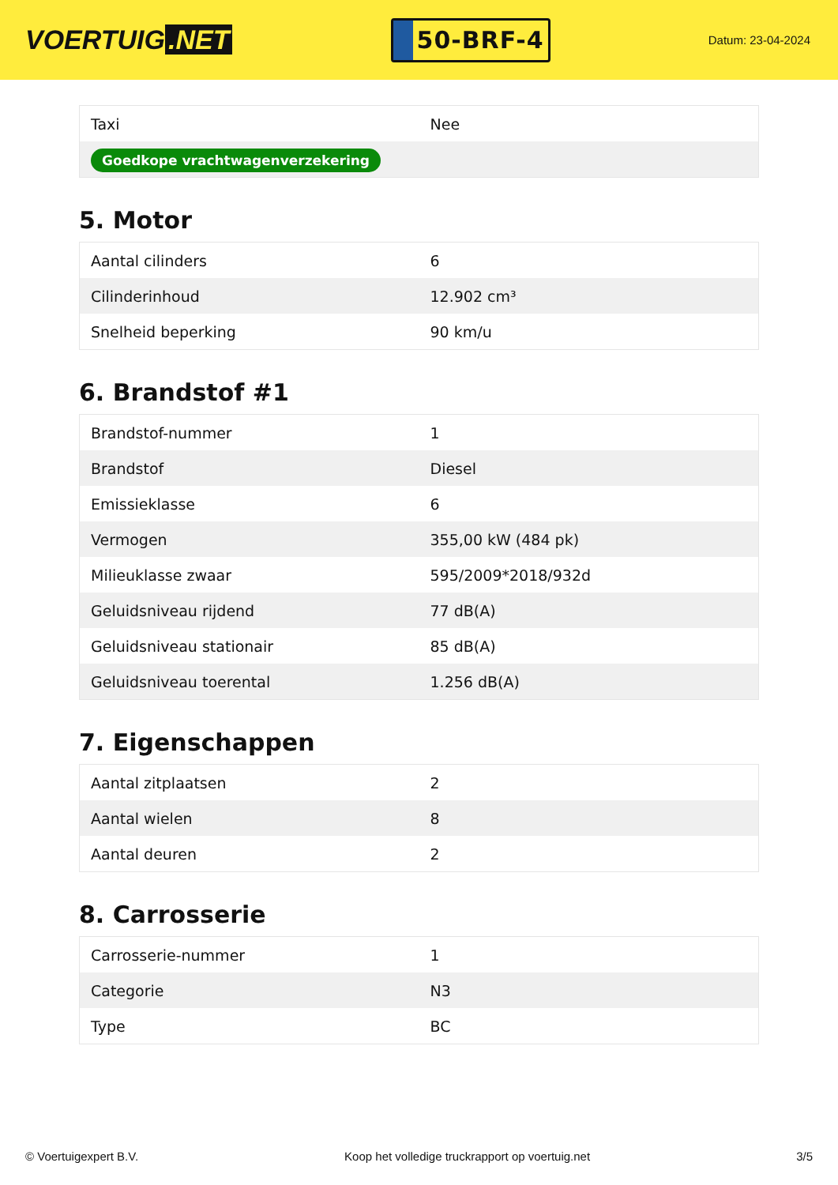VOERTUIG.NET
50-BRF-4
Datum: 23-04-2024
| Taxi | Nee |
| Goedkope vrachtwagenverzekering | |
5. Motor
| Aantal cilinders | 6 |
| Cilinderinhoud | 12.902 cm³ |
| Snelheid beperking | 90 km/u |
6. Brandstof #1
| Brandstof-nummer | 1 |
| Brandstof | Diesel |
| Emissieklasse | 6 |
| Vermogen | 355,00 kW (484 pk) |
| Milieuklasse zwaar | 595/2009*2018/932d |
| Geluidsniveau rijdend | 77 dB(A) |
| Geluidsniveau stationair | 85 dB(A) |
| Geluidsniveau toerental | 1.256 dB(A) |
7. Eigenschappen
| Aantal zitplaatsen | 2 |
| Aantal wielen | 8 |
| Aantal deuren | 2 |
8. Carrosserie
| Carrosserie-nummer | 1 |
| Categorie | N3 |
| Type | BC |
© Voertuigexpert B.V. Koop het volledige truckrapport op voertuig.net 3/5